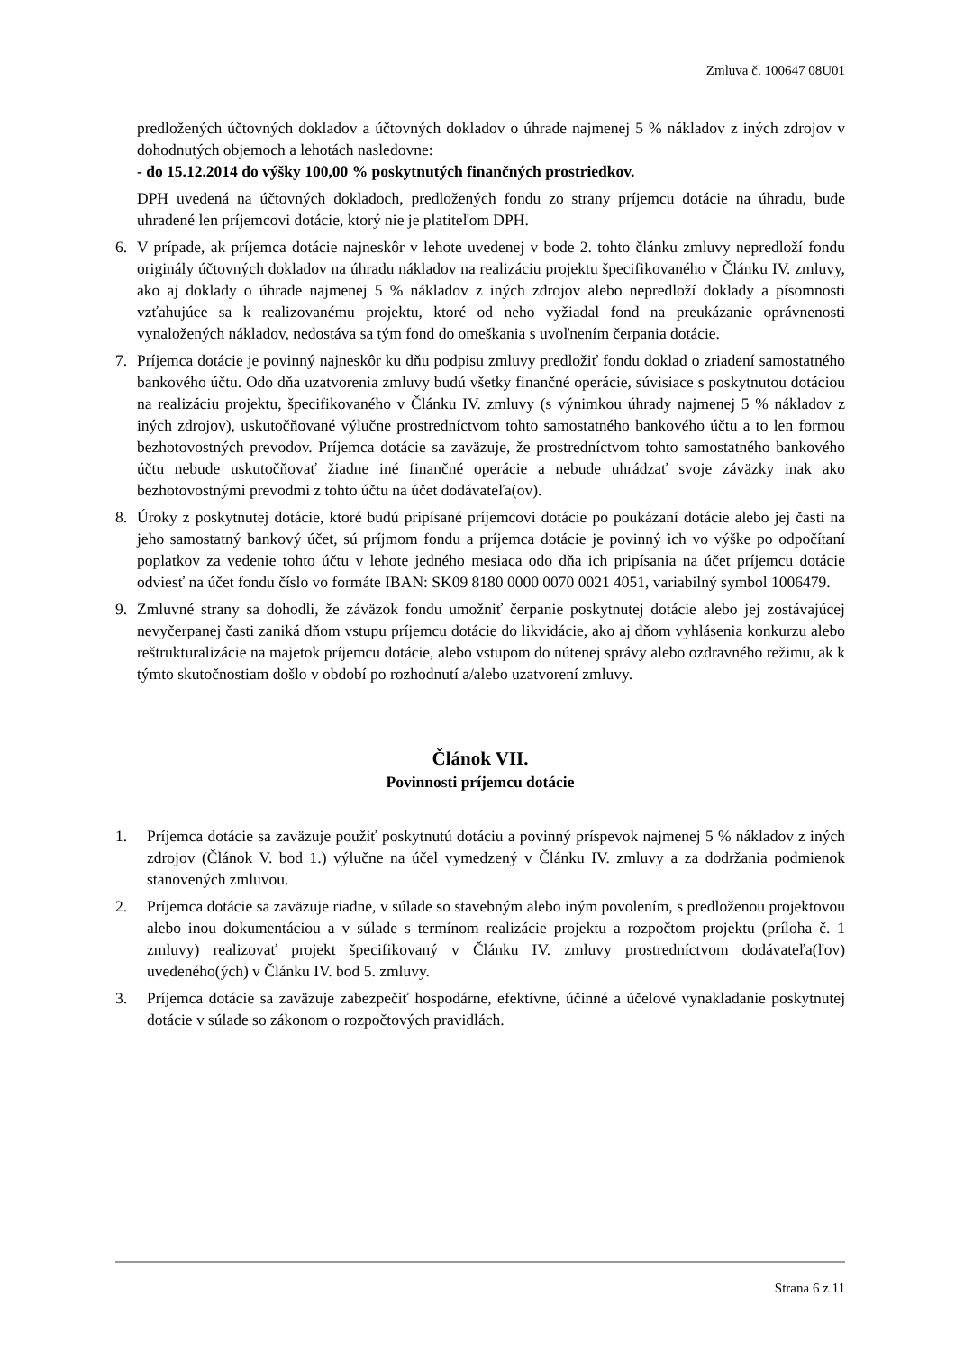Zmluva č. 100647 08U01
predložených účtovných dokladov a účtovných dokladov o úhrade najmenej 5 % nákladov z iných zdrojov v dohodnutých objemoch a lehotách nasledovne:
- do 15.12.2014 do výšky 100,00 % poskytnutých finančných prostriedkov.
DPH uvedená na účtovných dokladoch, predložených fondu zo strany príjemcu dotácie na úhradu, bude uhradené len príjemcovi dotácie, ktorý nie je platiteľom DPH.
6. V prípade, ak príjemca dotácie najneskôr v lehote uvedenej v bode 2. tohto článku zmluvy nepredloží fondu originály účtovných dokladov na úhradu nákladov na realizáciu projektu špecifikovaného v Článku IV. zmluvy, ako aj doklady o úhrade najmenej 5 % nákladov z iných zdrojov alebo nepredloží doklady a písomnosti vzťahujúce sa k realizovanému projektu, ktoré od neho vyžiadal fond na preukázanie oprávnenosti vynaložených nákladov, nedostáva sa tým fond do omeškania s uvoľnením čerpania dotácie.
7. Príjemca dotácie je povinný najneskôr ku dňu podpisu zmluvy predložiť fondu doklad o zriadení samostatného bankového účtu. Odo dňa uzatvorenia zmluvy budú všetky finančné operácie, súvisiace s poskytnutou dotáciou na realizáciu projektu, špecifikovaného v Článku IV. zmluvy (s výnimkou úhrady najmenej 5 % nákladov z iných zdrojov), uskutočňované výlučne prostredníctvom tohto samostatného bankového účtu a to len formou bezhotovostných prevodov. Príjemca dotácie sa zaväzuje, že prostredníctvom tohto samostatného bankového účtu nebude uskutočňovať žiadne iné finančné operácie a nebude uhrádzať svoje záväzky inak ako bezhotovostnými prevodmi z tohto účtu na účet dodávateľa(ov).
8. Úroky z poskytnutej dotácie, ktoré budú pripísané príjemcovi dotácie po poukázaní dotácie alebo jej časti na jeho samostatný bankový účet, sú príjmom fondu a príjemca dotácie je povinný ich vo výške po odpočítaní poplatkov za vedenie tohto účtu v lehote jedného mesiaca odo dňa ich pripísania na účet príjemcu dotácie odviesť na účet fondu číslo vo formáte IBAN: SK09 8180 0000 0070 0021 4051, variabilný symbol 1006479.
9. Zmluvné strany sa dohodli, že záväzok fondu umožniť čerpanie poskytnutej dotácie alebo jej zostávajúcej nevyčerpanej časti zaniká dňom vstupu príjemcu dotácie do likvidácie, ako aj dňom vyhlásenia konkurzu alebo reštrukturalizácie na majetok príjemcu dotácie, alebo vstupom do nútenej správy alebo ozdravného režimu, ak k týmto skutočnostiam došlo v období po rozhodnutí a/alebo uzatvorení zmluvy.
Článok VII.
Povinnosti príjemcu dotácie
1. Príjemca dotácie sa zaväzuje použiť poskytnutú dotáciu a povinný príspevok najmenej 5 % nákladov z iných zdrojov (Článok V. bod 1.) výlučne na účel vymedzený v Článku IV. zmluvy a za dodržania podmienok stanovených zmluvou.
2. Príjemca dotácie sa zaväzuje riadne, v súlade so stavebným alebo iným povolením, s predloženou projektovou alebo inou dokumentáciou a v súlade s termínom realizácie projektu a rozpočtom projektu (príloha č. 1 zmluvy) realizovať projekt špecifikovaný v Článku IV. zmluvy prostredníctvom dodávateľa(ľov) uvedeného(ých) v Článku IV. bod 5. zmluvy.
3. Príjemca dotácie sa zaväzuje zabezpečiť hospodárne, efektívne, účinné a účelové vynakladanie poskytnutej dotácie v súlade so zákonom o rozpočtových pravidlách.
Strana 6 z 11